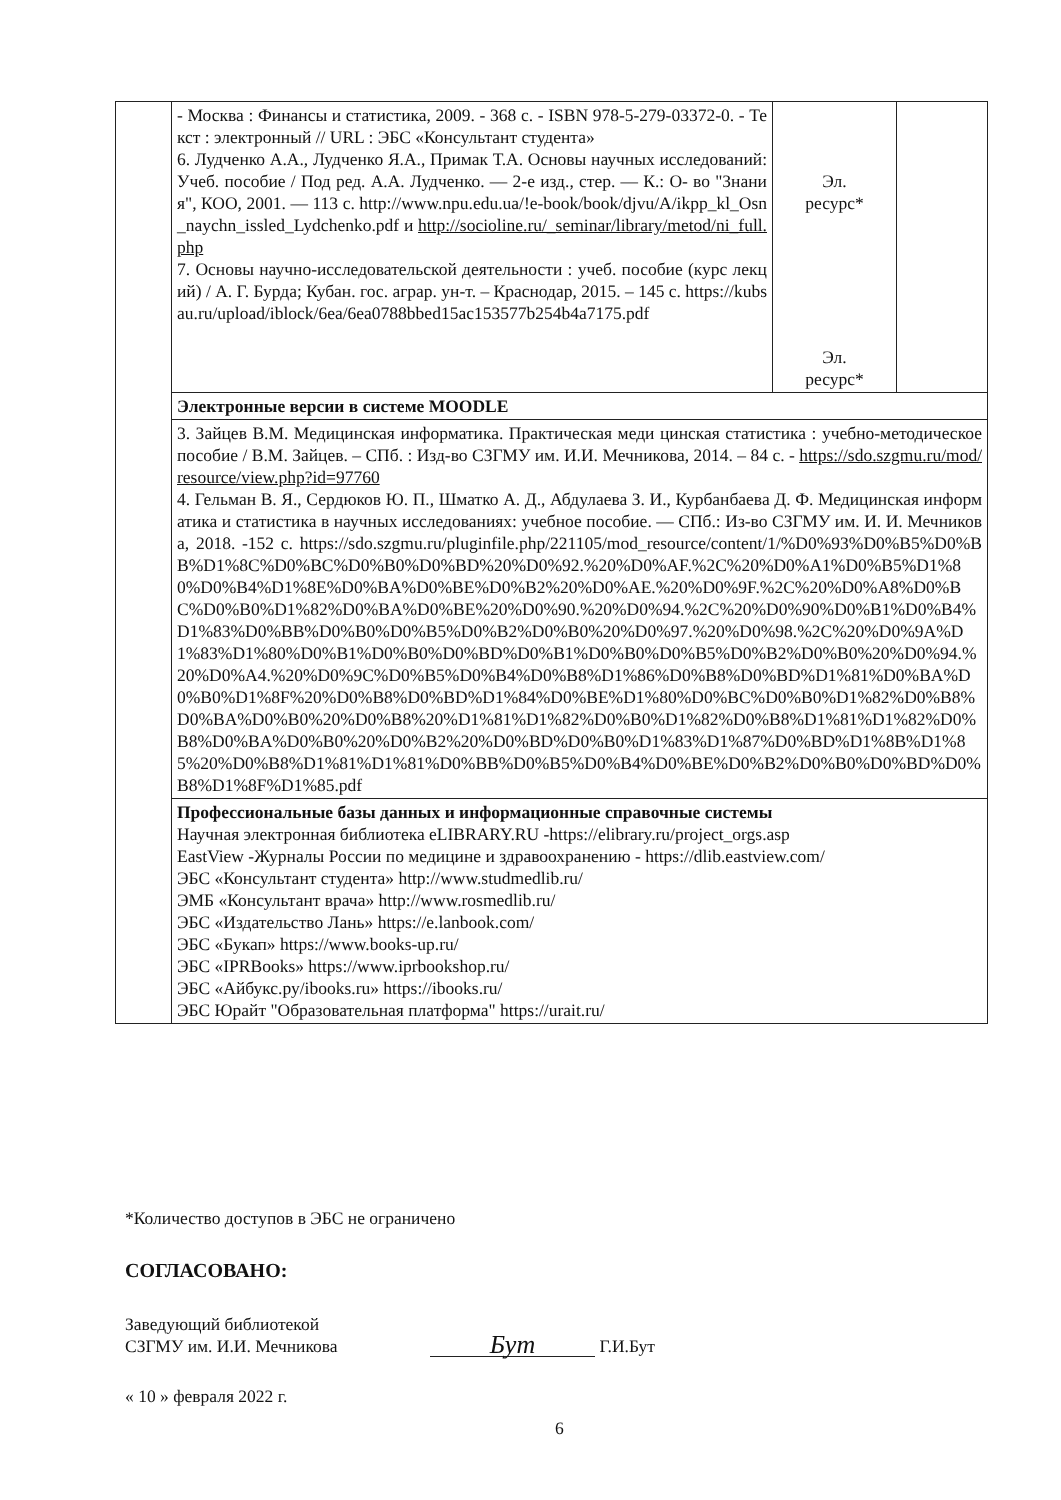| | - Москва : Финансы и статистика, 2009. - 368 с. - ISBN 978-5-279-03372-0. - Текст : электронный // URL : ЭБС «Консультант студента» 6. Лудченко А.А., Лудченко Я.А., Примак Т.А. Основы научных исследований: Учеб. пособие / Под ред. А.А. Лудченко. — 2-е изд., стер. — К.: О- во "Знания", КОО, 2001. — 113 с. http://www.npu.edu.ua/!e-book/book/djvu/A/ikpp_kl_Osn_naychn_issled_Lydchenko.pdf и http://socioline.ru/_seminar/library/metod/ni_full.php 7. Основы научно-исследовательской деятельности : учеб. пособие (курс лекций) / А. Г. Бурда; Кубан. гос. аграр. ун-т. – Краснодар, 2015. – 145 с. https://kubsau.ru/upload/iblock/6ea/6ea0788bbed15ac153577b254b4a7175.pdf | Эл. ресурс* Эл. ресурс* | |
| | Электронные версии в системе MOODLE | | |
| | 3. Зайцев В.М. Медицинская информатика. Практическая меди цинская статистика : учебно-методическое пособие / В.М. Зайцев. – СПб. : Изд-во СЗГМУ им. И.И. Мечникова, 2014. – 84 с. - https://sdo.szgmu.ru/mod/resource/view.php?id=97760 4. Гельман В. Я., Сердюков Ю. П., Шматко А. Д., Абдулаева З. И., Курбанбаева Д. Ф. Медицинская информатика и статистика в научных исследованиях: учебное пособие. — СПб.: Из-во СЗГМУ им. И. И. Мечникова, 2018. -152 с. https://sdo.szgmu.ru/pluginfile.php/221105/mod_resource/content/1/%D0%93%D0%B5%D0%BB%D1%8C%D0%BC%D0%B0%D0%BD%20%D0%92.%20%D0%AF.%2C%20%D0%A1%D0%B5%D1%80%D0%B4%D1%8E%D0%BA%D0%BE%D0%B2%20%D0%AE.%20%D0%9F.%2C%20%D0%A8%D0%BC%D0%B0%D1%82%D0%BA%D0%BE%20%D0%90.%20%D0%94.%2C%20%D0%90%D0%B1%D0%B4%D1%83%D0%BB%D0%B0%D0%B5%D0%B2%D0%B0%20%D0%97.%20%D0%98.%2C%20%D0%9A%D1%83%D1%80%D0%B1%D0%B0%D0%BD%D0%B1%D0%B0%D0%B5%D0%B2%D0%B0%20%D0%94.%20%D0%A4.%20%D0%9C%D0%B5%D0%B4%D0%B8%D1%86%D0%B8%D0%BD%D1%81%D0%BA%D0%B0%D1%8F%20%D0%B8%D0%BD%D1%84%D0%BE%D1%80%D0%BC%D0%B0%D1%82%D0%B8%D0%BA%D0%B0%20%D0%B8%20%D1%81%D1%82%D0%B0%D1%82%D0%B8%D1%81%D1%82%D0%B8%D0%BA%D0%B0%20%D0%B2%20%D0%BD%D0%B0%D1%83%D1%87%D0%BD%D1%8B%D1%85%20%D0%B8%D1%81%D1%81%D0%BB%D0%B5%D0%B4%D0%BE%D0%B2%D0%B0%D0%BD%D0%B8%D1%8F%D1%85.pdf | | |
| | Профессиональные базы данных и информационные справочные системы Научная электронная библиотека eLIBRARY.RU -https://elibrary.ru/project_orgs.asp EastView -Журналы России по медицине и здравоохранению - https://dlib.eastview.com/ ЭБС «Консультант студента» http://www.studmedlib.ru/ ЭМБ «Консультант врача» http://www.rosmedlib.ru/ ЭБС «Издательство Лань» https://e.lanbook.com/ ЭБС «Букап» https://www.books-up.ru/ ЭБС «IPRBooks» https://www.iprbookshop.ru/ ЭБС «Айбукс.ру/ibooks.ru» https://ibooks.ru/ ЭБС Юрайт "Образовательная платформа" https://urait.ru/ | | |
*Количество доступов в ЭБС не ограничено
СОГЛАСОВАНО:
Заведующий библиотекой
СЗГМУ им. И.И. Мечникова
Бут
Г.И.Бут
« 10 » февраля 2022 г.
6